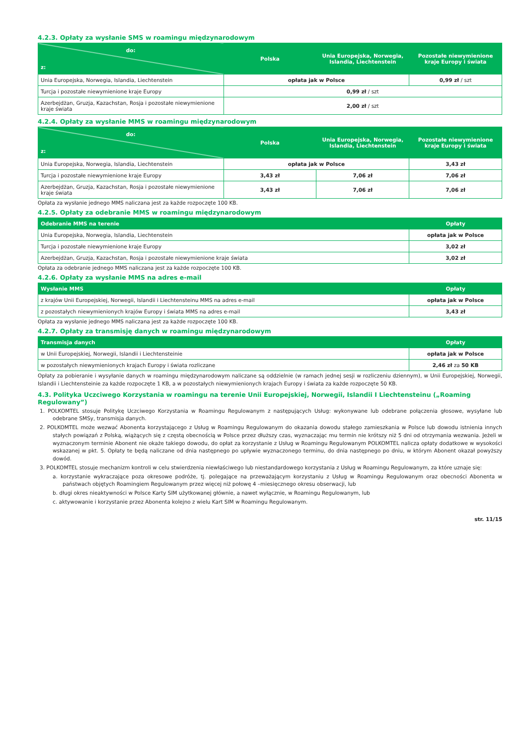4.2.3. Opłaty za wysłanie SMS w roamingu międzynarodowym
| do: z: | Polska | Unia Europejska, Norwegia, Islandia, Liechtenstein | Pozostałe niewymienione kraje Europy i świata |
| --- | --- | --- | --- |
| Unia Europejska, Norwegia, Islandia, Liechtenstein | opłata jak w Polsce | | 0,99 zł / szt |
| Turcja i pozostałe niewymienione kraje Europy | 0,99 zł / szt | | |
| Azerbejdżan, Gruzja, Kazachstan, Rosja i pozostałe niewymienione kraje świata | 2,00 zł / szt | | |
4.2.4. Opłaty za wysłanie MMS w roamingu międzynarodowym
| do: z: | Polska | Unia Europejska, Norwegia, Islandia, Liechtenstein | Pozostałe niewymienione kraje Europy i świata |
| --- | --- | --- | --- |
| Unia Europejska, Norwegia, Islandia, Liechtenstein | opłata jak w Polsce | | 3,43 zł |
| Turcja i pozostałe niewymienione kraje Europy | 3,43 zł | 7,06 zł | 7,06 zł |
| Azerbejdżan, Gruzja, Kazachstan, Rosja i pozostałe niewymienione kraje świata | 3,43 zł | 7,06 zł | 7,06 zł |
Opłata za wysłanie jednego MMS naliczana jest za każde rozpoczęte 100 KB.
4.2.5. Opłaty za odebranie MMS w roamingu międzynarodowym
| Odebranie MMS na terenie | Opłaty |
| --- | --- |
| Unia Europejska, Norwegia, Islandia, Liechtenstein | opłata jak w Polsce |
| Turcja i pozostałe niewymienione kraje Europy | 3,02 zł |
| Azerbejdżan, Gruzja, Kazachstan, Rosja i pozostałe niewymienione kraje świata | 3,02 zł |
Opłata za odebranie jednego MMS naliczana jest za każde rozpoczęte 100 KB.
4.2.6. Opłaty za wysłanie MMS na adres e-mail
| Wysłanie MMS | Opłaty |
| --- | --- |
| z krajów Unii Europejskiej, Norwegii, Islandii i Liechtensteinu MMS na adres e-mail | opłata jak w Polsce |
| z pozostałych niewymienionych krajów Europy i świata MMS na adres e-mail | 3,43 zł |
Opłata za wysłanie jednego MMS naliczana jest za każde rozpoczęte 100 KB.
4.2.7. Opłaty za transmisję danych w roamingu międzynarodowym
| Transmisja danych | Opłaty |
| --- | --- |
| w Unii Europejskiej, Norwegii, Islandii i Liechtensteinie | opłata jak w Polsce |
| w pozostałych niewymienionych krajach Europy i świata rozliczane | 2,46 zł za 50 KB |
Opłaty za pobieranie i wysyłanie danych w roamingu międzynarodowym naliczane są oddzielnie (w ramach jednej sesji w rozliczeniu dziennym), w Unii Europejskiej, Norwegii, Islandii i Liechtensteinie za każde rozpoczęte 1 KB, a w pozostałych niewymienionych krajach Europy i świata za każde rozpoczęte 50 KB.
4.3. Polityka Uczciwego Korzystania w roamingu na terenie Unii Europejskiej, Norwegii, Islandii I Liechtensteinu („Roaming Regulowany”)
1. POLKOMTEL stosuje Politykę Uczciwego Korzystania w Roamingu Regulowanym z następujących Usług: wykonywane lub odebrane połączenia głosowe, wysyłane lub odebrane SMSy, transmisja danych.
2. POLKOMTEL może wezwać Abonenta korzystającego z Usług w Roamingu Regulowanym do okazania dowodu stałego zamieszkania w Polsce lub dowodu istnienia innych stałych powiązań z Polską, wiążących się z częstą obecnością w Polsce przez dłuższy czas, wyznaczając mu termin nie krótszy niż 5 dni od otrzymania wezwania. Jeżeli w wyznaczonym terminie Abonent nie okaże takiego dowodu, do opłat za korzystanie z Usług w Roamingu Regulowanym POLKOMTEL nalicza opłaty dodatkowe w wysokości wskazanej w pkt. 5. Opłaty te będą naliczane od dnia następnego po upływie wyznaczonego terminu, do dnia następnego po dniu, w którym Abonent okazał powyższy dowód.
3. POLKOMTEL stosuje mechanizm kontroli w celu stwierdzenia niewłaściwego lub niestandardowego korzystania z Usług w Roamingu Regulowanym, za które uznaje się:
a. korzystanie wykraczające poza okresowe podróże, tj. polegające na przeważającym korzystaniu z Usług w Roamingu Regulowanym oraz obecności Abonenta w państwach objętych Roamingiem Regulowanym przez więcej niż połowę 4 –miesięcznego okresu obserwacji, lub
b. długi okres nieaktywności w Polsce Karty SIM użytkowanej głównie, a nawet wyłącznie, w Roamingu Regulowanym, lub
c. aktywowanie i korzystanie przez Abonenta kolejno z wielu Kart SIM w Roamingu Regulowanym.
str. 11/15